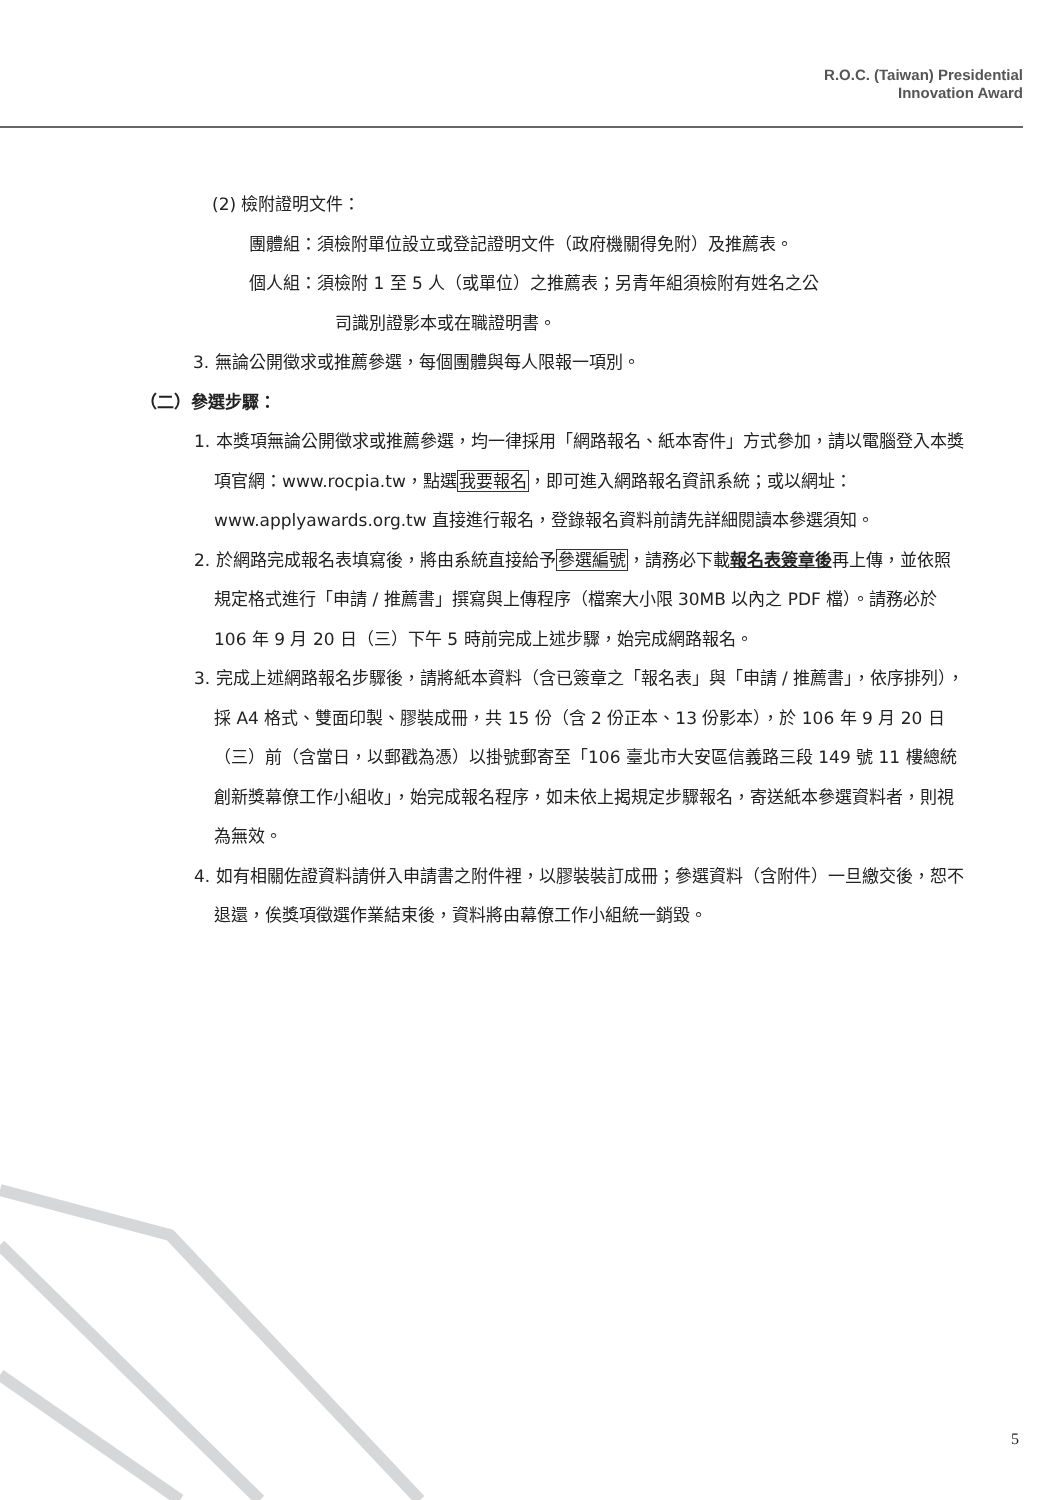R.O.C. (Taiwan) Presidential
Innovation Award
(2) 檢附證明文件：
團體組：須檢附單位設立或登記證明文件（政府機關得免附）及推薦表。
個人組：須檢附 1 至 5 人（或單位）之推薦表；另青年組須檢附有姓名之公
司識別證影本或在職證明書。
3. 無論公開徵求或推薦參選，每個團體與每人限報一項別。
（二）參選步驟：
1. 本獎項無論公開徵求或推薦參選，均一律採用「網路報名、紙本寄件」方式參加，請以電腦登入本獎項官網：www.rocpia.tw，點選我要報名，即可進入網路報名資訊系統；或以網址：www.applyawards.org.tw 直接進行報名，登錄報名資料前請先詳細閱讀本參選須知。
2. 於網路完成報名表填寫後，將由系統直接給予參選編號，請務必下載報名表簽章後再上傳，並依照規定格式進行「申請 / 推薦書」撰寫與上傳程序（檔案大小限 30MB 以內之 PDF 檔）。請務必於 106 年 9 月 20 日（三）下午 5 時前完成上述步驟，始完成網路報名。
3. 完成上述網路報名步驟後，請將紙本資料（含已簽章之「報名表」與「申請 / 推薦書」，依序排列），採 A4 格式、雙面印製、膠裝成冊，共 15 份（含 2 份正本、13 份影本），於 106 年 9 月 20 日（三）前（含當日，以郵戳為憑）以掛號郵寄至「106 臺北市大安區信義路三段 149 號 11 樓總統創新獎幕僚工作小組收」，始完成報名程序，如未依上揭規定步驟報名，寄送紙本參選資料者，則視為無效。
4. 如有相關佐證資料請併入申請書之附件裡，以膠裝裝訂成冊；參選資料（含附件）一旦繳交後，恕不退還，俟獎項徵選作業結束後，資料將由幕僚工作小組統一銷毀。
5